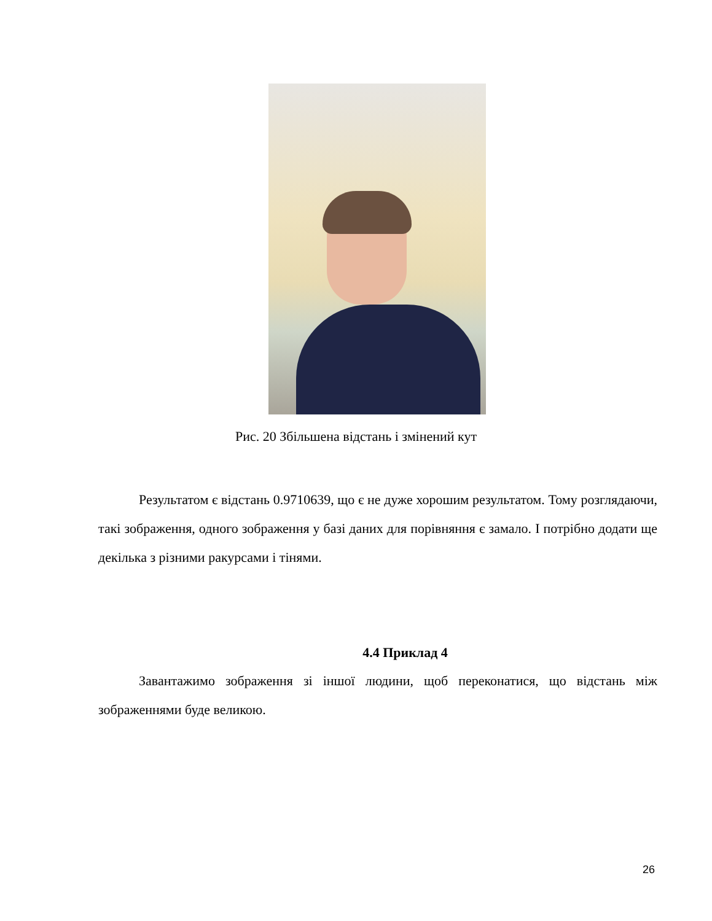Рис. 20 Збільшена відстань і змінений кут
   Результатом є відстань 0.9710639, що є не дуже хорошим результатом. Тому розглядаючи, такі зображення, одного зображення у базі даних для порівняння є замало. І потрібно додати ще декілька з різними ракурсами і тінями.
4.4 Приклад 4
   Завантажимо зображення зі іншої людини, щоб переконатися, що відстань між зображеннями буде великою.
26